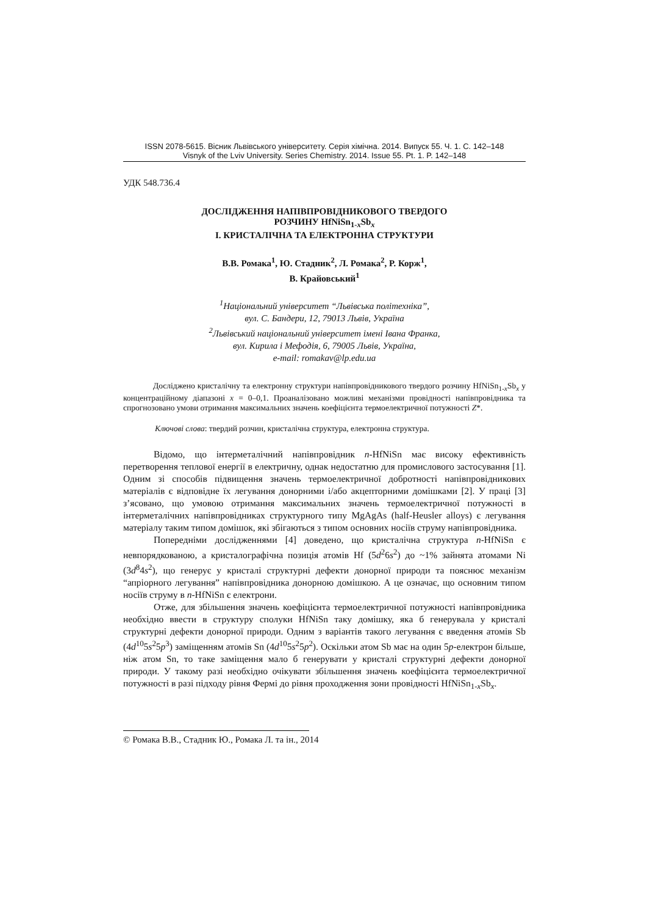ISSN 2078-5615. Вісник Львівського університету. Серія хімічна. 2014. Випуск 55. Ч. 1. С. 142–148
Visnyk of the Lviv University. Series Chemistry. 2014. Issue 55. Pt. 1. P. 142–148
УДК 548.736.4
ДОСЛІДЖЕННЯ НАПІВПРОВІДНИКОВОГО ТВЕРДОГО
РОЗЧИНУ HfNiSn<sub>1-x</sub>Sb<sub>x</sub>
І. КРИСТАЛІЧНА ТА ЕЛЕКТРОННА СТРУКТУРИ
В.В. Ромака<sup>1</sup>, Ю. Стадник<sup>2</sup>, Л. Ромака<sup>2</sup>, Р. Корж<sup>1</sup>,
В. Крайовський<sup>1</sup>
<sup>1</sup> Національний університет “Львівська політехніка”,
вул. С. Бандери, 12, 79013 Львів, Україна
<sup>2</sup> Львівський національний університет імені Івана Франка,
вул. Кирила і Мефодія, 6, 79005 Львів, Україна,
e-mail: romakav@lp.edu.ua
Досліджено кристалічну та електронну структури напівпровідникового твердого розчину HfNiSn<sub>1-x</sub>Sb<sub>x</sub> у концентраційному діапазоні x = 0–0,1. Проаналізовано можливі механізми провідності напівпровідника та спрогнозовано умови отримання максимальних значень коефіцієнта термоелектричної потужності Z*.
Ключові слова: твердий розчин, кристалічна структура, електронна структура.
Відомо, що інтерметалічний напівпровідник n-HfNiSn має високу ефективність перетворення теплової енергії в електричну, однак недостатню для промислового застосування [1]. Одним зі способів підвищення значень термоелектричної добротності напівпровідникових матеріалів є відповідне їх легування донорними і/або акцепторними домішками [2]. У праці [3] з’ясовано, що умовою отримання максимальних значень термоелектричної потужності в інтерметалічних напівпровідниках структурного типу MgAgAs (half-Heusler alloys) є легування матеріалу таким типом домішок, які збігаються з типом основних носіїв струму напівпровідника.
Попередніми дослідженнями [4] доведено, що кристалічна структура n-HfNiSn є невпорядкованою, а кристалографічна позиція атомів Hf (5d<sup>2</sup>6s<sup>2</sup>) до ~1% зайнята атомами Ni (3d<sup>8</sup>4s<sup>2</sup>), що генерує у кристалі структурні дефекти донорної природи та пояснює механізм “апріорного легування” напівпровідника донорною домішкою. А це означає, що основним типом носіїв струму в n-HfNiSn є електрони.
Отже, для збільшення значень коефіцієнта термоелектричної потужності напівпровідника необхідно ввести в структуру сполуки HfNiSn таку домішку, яка б генерувала у кристалі структурні дефекти донорної природи. Одним з варіантів такого легування є введення атомів Sb (4d<sup>10</sup>5s<sup>2</sup>5p<sup>3</sup>) заміщенням атомів Sn (4d<sup>10</sup>5s<sup>2</sup>5p<sup>2</sup>). Оскільки атом Sb має на один 5p-електрон більше, ніж атом Sn, то таке заміщення мало б генерувати у кристалі структурні дефекти донорної природи. У такому разі необхідно очікувати збільшення значень коефіцієнта термоелектричної потужності в разі підходу рівня Фермі до рівня проходження зони провідності HfNiSn<sub>1-x</sub>Sb<sub>x</sub>.
© Ромака В.В., Стадник Ю., Ромака Л. та ін., 2014